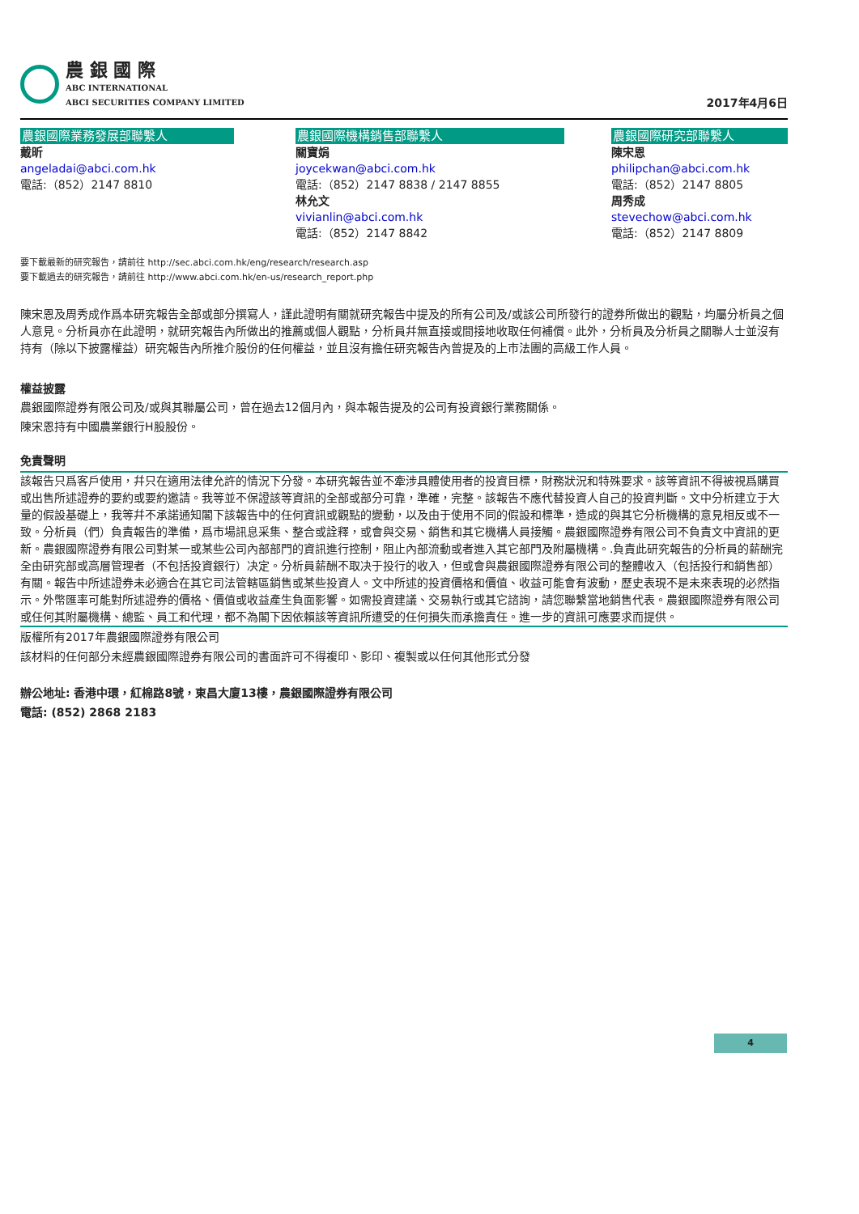農 銀 國 際
ABC INTERNATIONAL
ABCI SECURITIES COMPANY LIMITED
2017年4月6日
農銀國際業務發展部聯繫人
戴昕
angeladai@abci.com.hk
電話:（852）2147 8810
農銀國際機構銷售部聯繫人
關寶娟
joycekwan@abci.com.hk
電話:（852）2147 8838 / 2147 8855
林允文
vivianlin@abci.com.hk
電話:（852）2147 8842
農銀國際研究部聯繫人
陳宋恩
philipchan@abci.com.hk
電話:（852）2147 8805
周秀成
stevechow@abci.com.hk
電話:（852）2147 8809
要下載最新的研究報告，請前往 http://sec.abci.com.hk/eng/research/research.asp
要下載過去的研究報告，請前往 http://www.abci.com.hk/en-us/research_report.php
陳宋恩及周秀成作爲本研究報告全部或部分撰寫人，謹此證明有關就研究報告中提及的所有公司及/或該公司所發行的證券所做出的觀點，均屬分析員之個人意見。分析員亦在此證明，就研究報告內所做出的推薦或個人觀點，分析員幷無直接或間接地收取任何補償。此外，分析員及分析員之關聯人士並沒有持有（除以下披露權益）研究報告內所推介股份的任何權益，並且沒有擔任研究報告內曾提及的上市法團的高級工作人員。
權益披露
農銀國際證券有限公司及/或與其聯屬公司，曾在過去12個月內，與本報告提及的公司有投資銀行業務關係。
陳宋恩持有中國農業銀行H股股份。
免責聲明
該報告只爲客戶使用，幷只在適用法律允許的情況下分發。本研究報告並不牽涉具體使用者的投資目標，財務狀況和特殊要求。該等資訊不得被視爲購買或出售所述證券的要約或要約邀請。我等並不保證該等資訊的全部或部分可靠，準確，完整。該報告不應代替投資人自己的投資判斷。文中分析建立于大量的假設基礎上，我等幷不承諾通知閣下該報告中的任何資訊或觀點的變動，以及由于使用不同的假設和標準，造成的與其它分析機構的意見相反或不一致。分析員（們）負責報告的準備，爲市場訊息采集、整合或詮釋，或會與交易、銷售和其它機構人員接觸。農銀國際證券有限公司不負責文中資訊的更新。農銀國際證券有限公司對某一或某些公司內部部門的資訊進行控制，阻止內部流動或者進入其它部門及附屬機構。.負責此研究報告的分析員的薪酬完全由研究部或高層管理者（不包括投資銀行）决定。分析員薪酬不取决于投行的收入，但或會與農銀國際證券有限公司的整體收入（包括投行和銷售部）有關。報告中所述證券未必適合在其它司法管轄區銷售或某些投資人。文中所述的投資價格和價值、收益可能會有波動，歷史表現不是未來表現的必然指示。外幣匯率可能對所述證券的價格、價值或收益產生負面影響。如需投資建議、交易執行或其它諮詢，請您聯繫當地銷售代表。農銀國際證券有限公司或任何其附屬機構、總監、員工和代理，都不為閣下因依賴該等資訊所遭受的任何損失而承擔責任。進一步的資訊可應要求而提供。
版權所有2017年農銀國際證券有限公司
該材料的任何部分未經農銀國際證券有限公司的書面許可不得複印、影印、複製或以任何其他形式分發
辦公地址: 香港中環，紅棉路8號，東昌大廈13樓，農銀國際證券有限公司
電話: (852) 2868 2183
4